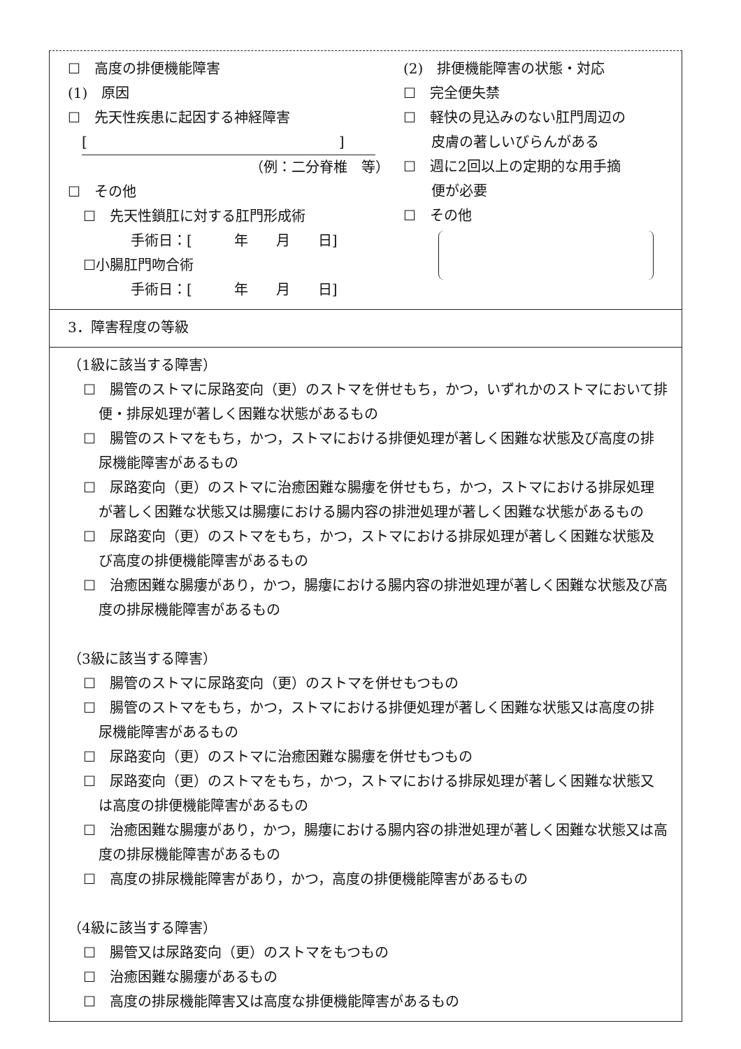☐　高度の排便機能障害
(1)　原因
☐　先天性疾患に起因する神経障害
[　　　　　　　　　　　　　　　　　　]
（例：二分脊椎　等）
☐　その他
☐　先天性鎖肛に対する肛門形成術
手術日：[　　　年　　月　　日]
☐小腸肛門吻合術
手術日：[　　　年　　月　　日]
(2)　排便機能障害の状態・対応
☐　完全便失禁
☐　軽快の見込みのない肛門周辺の
　　皮膚の著しいびらんがある
☐　週に2回以上の定期的な用手摘
　　便が必要
☐　その他
3．障害程度の等級
（1級に該当する障害）
☐　腸管のストマに尿路変向（更）のストマを併せもち，かつ，いずれかのストマにおいて排便・排尿処理が著しく困難な状態があるもの
☐　腸管のストマをもち，かつ，ストマにおける排便処理が著しく困難な状態及び高度の排尿機能障害があるもの
☐　尿路変向（更）のストマに治癒困難な腸瘻を併せもち，かつ，ストマにおける排尿処理が著しく困難な状態又は腸瘻における腸内容の排泄処理が著しく困難な状態があるもの
☐　尿路変向（更）のストマをもち，かつ，ストマにおける排尿処理が著しく困難な状態及び高度の排便機能障害があるもの
☐　治癒困難な腸瘻があり，かつ，腸瘻における腸内容の排泄処理が著しく困難な状態及び高度の排尿機能障害があるもの
（3級に該当する障害）
☐　腸管のストマに尿路変向（更）のストマを併せもつもの
☐　腸管のストマをもち，かつ，ストマにおける排便処理が著しく困難な状態又は高度の排尿機能障害があるもの
☐　尿路変向（更）のストマに治癒困難な腸瘻を併せもつもの
☐　尿路変向（更）のストマをもち，かつ，ストマにおける排尿処理が著しく困難な状態又は高度の排便機能障害があるもの
☐　治癒困難な腸瘻があり，かつ，腸瘻における腸内容の排泄処理が著しく困難な状態又は高度の排尿機能障害があるもの
☐　高度の排尿機能障害があり，かつ，高度の排便機能障害があるもの
（4級に該当する障害）
☐　腸管又は尿路変向（更）のストマをもつもの
☐　治癒困難な腸瘻があるもの
☐　高度の排尿機能障害又は高度な排便機能障害があるもの